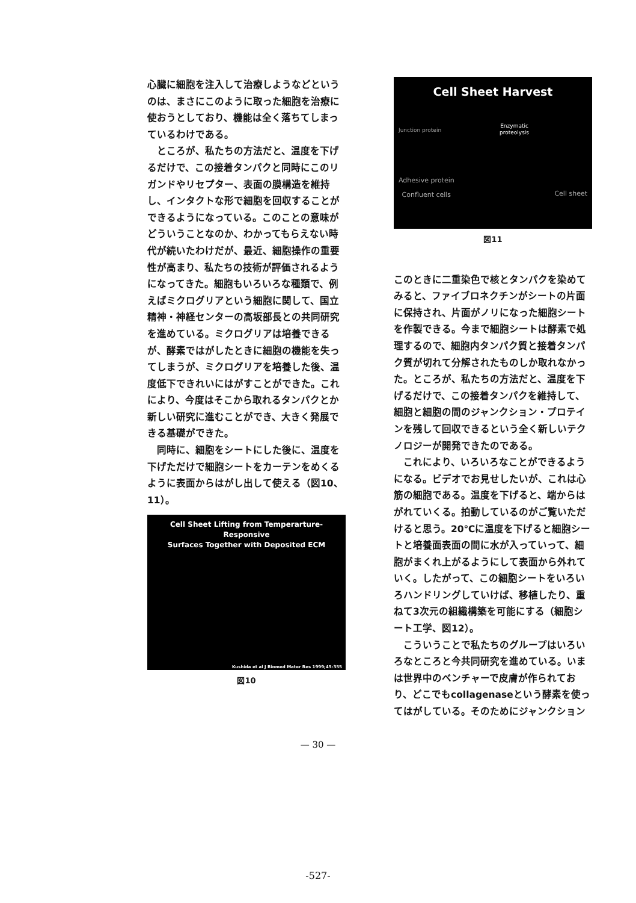心臓に細胞を注入して治療しようなどというのは、まさにこのように取った細胞を治療に使おうとしており、機能は全く落ちてしまっているわけである。
ところが、私たちの方法だと、温度を下げるだけで、この接着タンパクと同時にこのリガンドやリセプター、表面の膜構造を維持し、インタクトな形で細胞を回収することができるようになっている。このことの意味がどういうことなのか、わかってもらえない時代が続いたわけだが、最近、細胞操作の重要性が高まり、私たちの技術が評価されるようになってきた。細胞もいろいろな種類で、例えばミクログリアという細胞に関して、国立精神・神経センターの高坂部長との共同研究を進めている。ミクログリアは培養できるが、酵素ではがしたときに細胞の機能を失ってしまうが、ミクログリアを培養した後、温度低下できれいにはがすことができた。これにより、今度はそこから取れるタンパクとか新しい研究に進むことができ、大きく発展できる基礎ができた。
同時に、細胞をシートにした後に、温度を下げただけで細胞シートをカーテンをめくるように表面からはがし出して使える（図10、11）。
Cell Sheet Lifting from Temperarture-Responsive
Surfaces Together with Deposited ECM
Kushida et al J Biomed Mater Res 1999;45:355
図10
Cell Sheet Harvest
Junction protein Enzymatic
proteolysis
Adhesive protein
Confluent cells Cell sheet
図11
このときに二重染色で核とタンパクを染めてみると、ファイブロネクチンがシートの片面に保持され、片面がノリになった細胞シートを作製できる。今まで細胞シートは酵素で処理するので、細胞内タンパク質と接着タンパク質が切れて分解されたものしか取れなかった。ところが、私たちの方法だと、温度を下げるだけで、この接着タンパクを維持して、細胞と細胞の間のジャンクション・プロテインを残して回収できるという全く新しいテクノロジーが開発できたのである。
これにより、いろいろなことができるようになる。ビデオでお見せしたいが、これは心筋の細胞である。温度を下げると、端からはがれていくる。拍動しているのがご覧いただけると思う。20℃に温度を下げると細胞シートと培養面表面の間に水が入っていって、細胞がまくれ上がるようにして表面から外れていく。したがって、この細胞シートをいろいろハンドリングしていけば、移植したり、重ねて3次元の組織構築を可能にする（細胞シート工学、図12）。
こういうことで私たちのグループはいろいろなところと今共同研究を進めている。いまは世界中のベンチャーで皮膚が作られており、どこでもcollagenaseという酵素を使ってはがしている。そのためにジャンクション
— 30 —
-527-